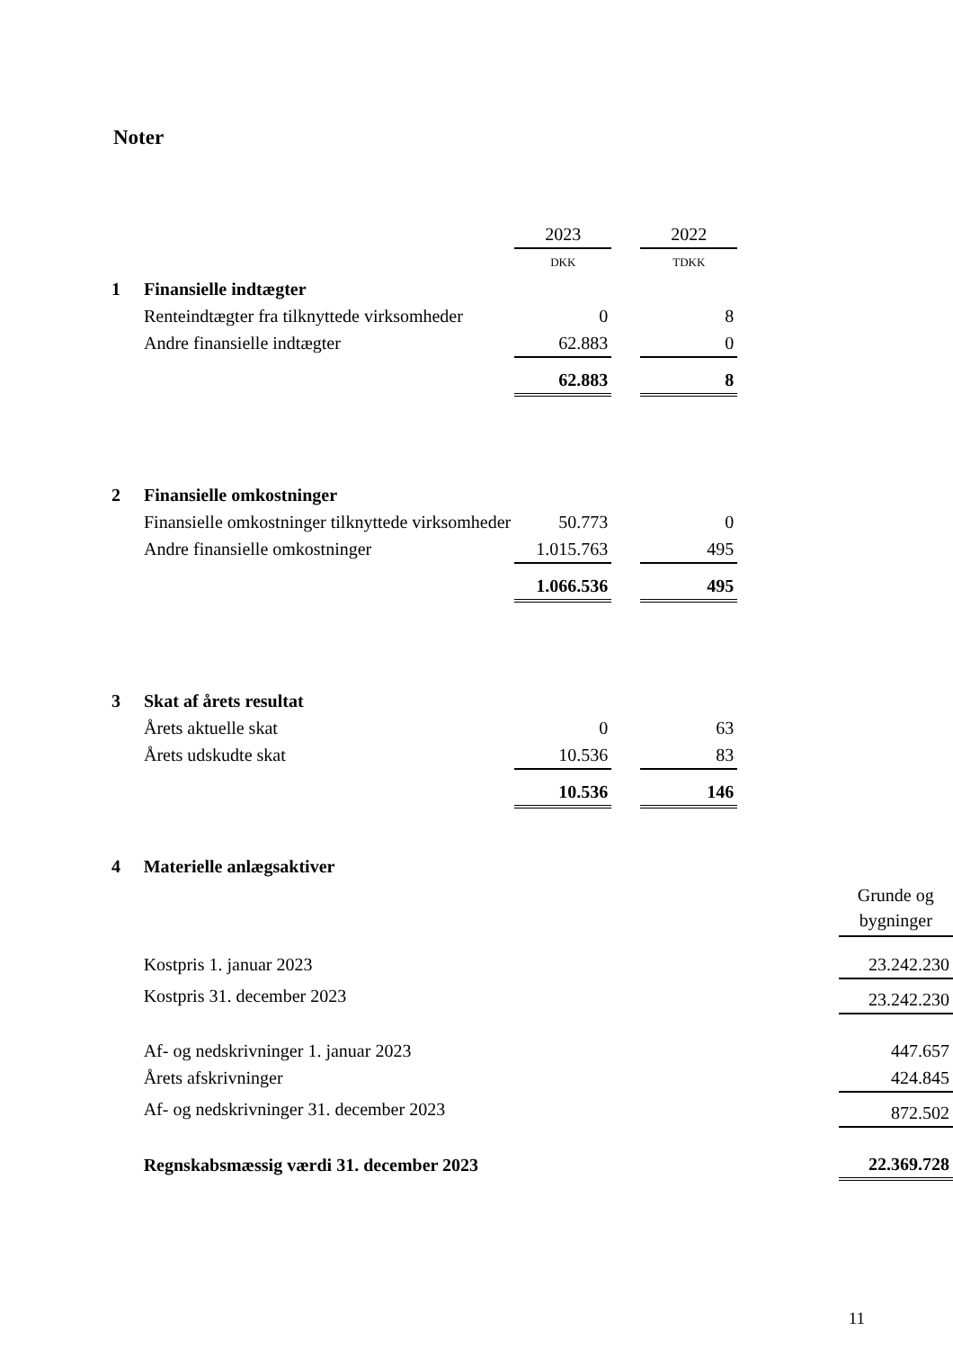Noter
| | | 2023 | | 2022 |
| | | DKK | | TDKK |
| 1 | Finansielle indtægter | | | |
| | Renteindtægter fra tilknyttede virksomheder | 0 | | 8 |
| | Andre finansielle indtægter | 62.883 | | 0 |
| | | 62.883 | | 8 |
| 2 | Finansielle omkostninger | | | |
| | Finansielle omkostninger tilknyttede virksomheder | 50.773 | | 0 |
| | Andre finansielle omkostninger | 1.015.763 | | 495 |
| | | 1.066.536 | | 495 |
| 3 | Skat af årets resultat | | | |
| | Årets aktuelle skat | 0 | | 63 |
| | Årets udskudte skat | 10.536 | | 83 |
| | | 10.536 | | 146 |
| 4 | Materielle anlægsaktiver | |
| | | Grunde og bygninger |
| | Kostpris 1. januar 2023 | 23.242.230 |
| | Kostpris 31. december 2023 | 23.242.230 |
| | Af- og nedskrivninger 1. januar 2023 | 447.657 |
| | Årets afskrivninger | 424.845 |
| | Af- og nedskrivninger 31. december 2023 | 872.502 |
| | Regnskabsmæssig værdi 31. december 2023 | 22.369.728 |
11